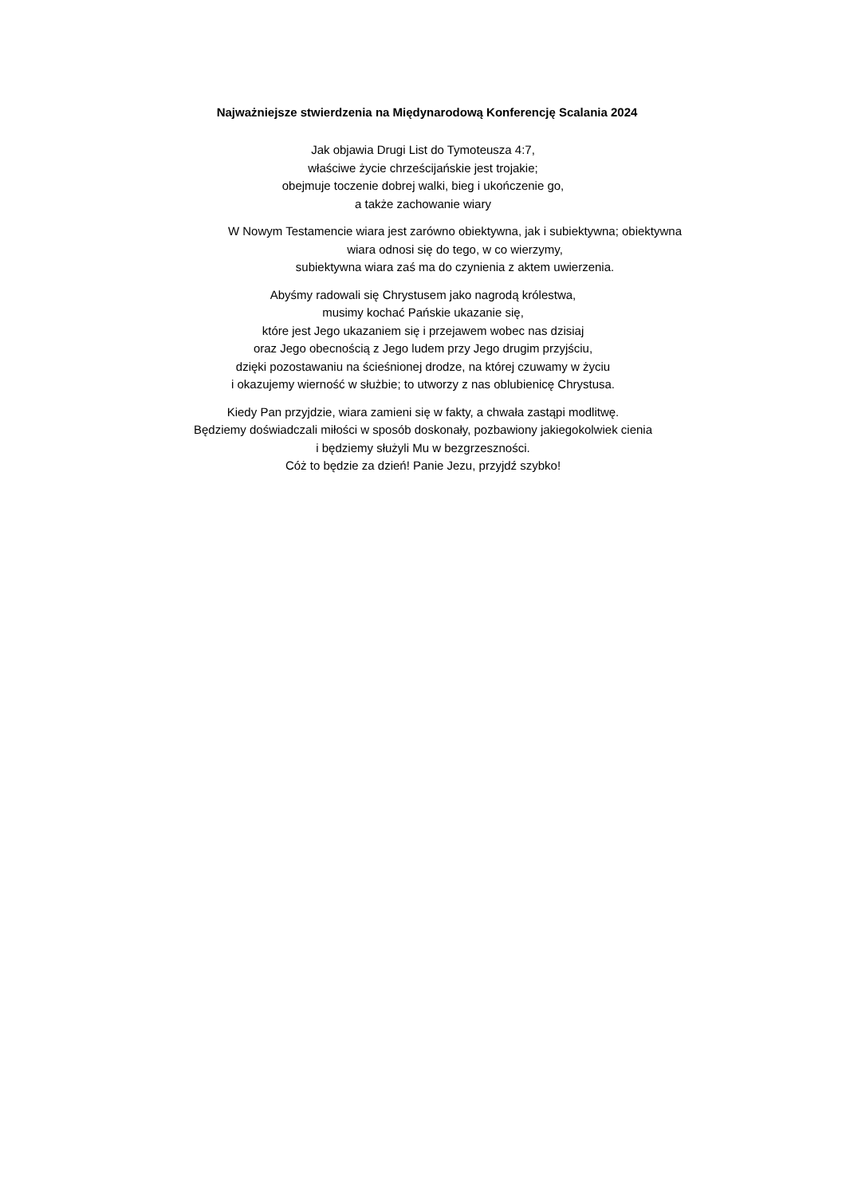Najważniejsze stwierdzenia na Międynarodową Konferencję Scalania 2024
Jak objawia Drugi List do Tymoteusza 4:7,
właściwe życie chrześcijańskie jest trojakie;
obejmuje toczenie dobrej walki, bieg i ukończenie go,
a także zachowanie wiary
W Nowym Testamencie wiara jest zarówno obiektywna, jak i subiektywna; obiektywna
wiara odnosi się do tego, w co wierzymy,
subiektywna wiara zaś ma do czynienia z aktem uwierzenia.
Abyśmy radowali się Chrystusem jako nagrodą królestwa,
musimy kochać Pańskie ukazanie się,
które jest Jego ukazaniem się i przejawem wobec nas dzisiaj
oraz Jego obecnością z Jego ludem przy Jego drugim przyjściu,
dzięki pozostawaniu na ścieśnionej drodze, na której czuwamy w życiu
i okazujemy wierność w służbie; to utworzy z nas oblubienicę Chrystusa.
Kiedy Pan przyjdzie, wiara zamieni się w fakty, a chwała zastąpi modlitwę.
Będziemy doświadczali miłości w sposób doskonały, pozbawiony jakiegokolwiek cienia
i będziemy służyli Mu w bezgrzeszności.
Cóż to będzie za dzień! Panie Jezu, przyjdź szybko!